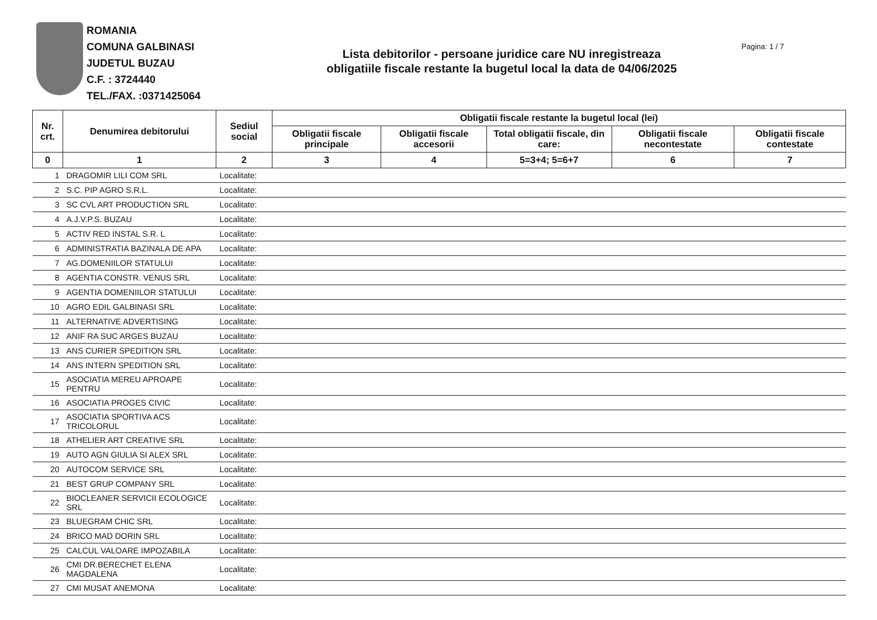ROMANIA
COMUNA GALBINASI
JUDETUL BUZAU
C.F. : 3724440
TEL./FAX. :0371425064
Lista debitorilor - persoane juridice care NU inregistreaza obligatiile fiscale restante la bugetul local la data de 04/06/2025
Pagina: 1 / 7
| Nr. crt. | Denumirea debitorului | Sediul social | Obligatii fiscale restante la bugetul local (lei) | | | | |
| --- | --- | --- | --- | --- | --- | --- | --- |
| | | | Obligatii fiscale principale | Obligatii fiscale accesorii | Total obligatii fiscale, din care: | Obligatii fiscale necontestate | Obligatii fiscale contestate |
| 0 | 1 | 2 | 3 | 4 | 5=3+4; 5=6+7 | 6 | 7 |
| 1 | DRAGOMIR LILI COM SRL | Localitate: | | | | | |
| 2 | S.C. PIP AGRO S.R.L. | Localitate: | | | | | |
| 3 | SC CVL ART PRODUCTION SRL | Localitate: | | | | | |
| 4 | A.J.V.P.S. BUZAU | Localitate: | | | | | |
| 5 | ACTIV RED INSTAL S.R. L | Localitate: | | | | | |
| 6 | ADMINISTRATIA BAZINALA DE APA | Localitate: | | | | | |
| 7 | AG.DOMENIILOR STATULUI | Localitate: | | | | | |
| 8 | AGENTIA CONSTR. VENUS SRL | Localitate: | | | | | |
| 9 | AGENTIA DOMENIILOR STATULUI | Localitate: | | | | | |
| 10 | AGRO EDIL GALBINASI SRL | Localitate: | | | | | |
| 11 | ALTERNATIVE ADVERTISING | Localitate: | | | | | |
| 12 | ANIF RA SUC ARGES BUZAU | Localitate: | | | | | |
| 13 | ANS CURIER SPEDITION SRL | Localitate: | | | | | |
| 14 | ANS INTERN SPEDITION SRL | Localitate: | | | | | |
| 15 | ASOCIATIA MEREU APROAPE PENTRU | Localitate: | | | | | |
| 16 | ASOCIATIA PROGES CIVIC | Localitate: | | | | | |
| 17 | ASOCIATIA SPORTIVA ACS TRICOLORUL | Localitate: | | | | | |
| 18 | ATHELIER ART CREATIVE SRL | Localitate: | | | | | |
| 19 | AUTO AGN GIULIA SI ALEX SRL | Localitate: | | | | | |
| 20 | AUTOCOM SERVICE SRL | Localitate: | | | | | |
| 21 | BEST GRUP COMPANY SRL | Localitate: | | | | | |
| 22 | BIOCLEANER SERVICII ECOLOGICE SRL | Localitate: | | | | | |
| 23 | BLUEGRAM CHIC SRL | Localitate: | | | | | |
| 24 | BRICO MAD DORIN SRL | Localitate: | | | | | |
| 25 | CALCUL VALOARE IMPOZABILA | Localitate: | | | | | |
| 26 | CMI DR.BERECHET ELENA MAGDALENA | Localitate: | | | | | |
| 27 | CMI MUSAT ANEMONA | Localitate: | | | | | |